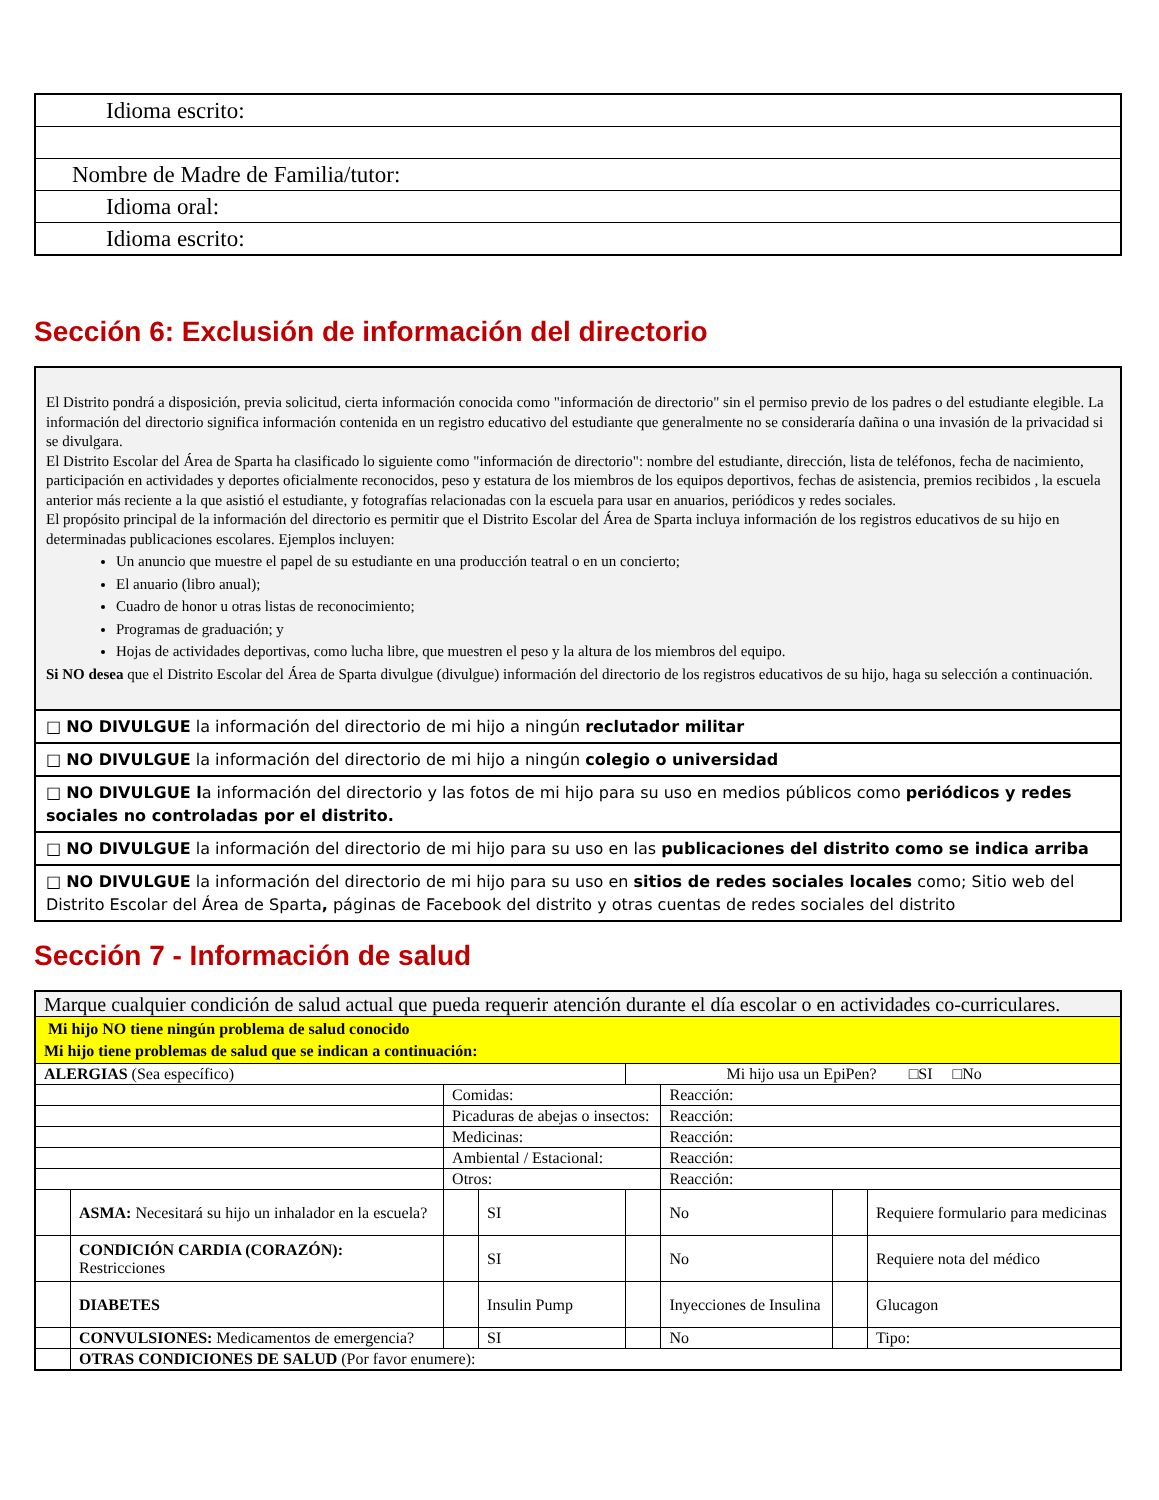| Idioma escrito: |
| Nombre de Madre de Familia/tutor: |
| Idioma oral: |
| Idioma escrito: |
Sección 6: Exclusión de información del directorio
El Distrito pondrá a disposición, previa solicitud, cierta información conocida como "información de directorio" sin el permiso previo de los padres o del estudiante elegible. La información del directorio significa información contenida en un registro educativo del estudiante que generalmente no se consideraría dañina o una invasión de la privacidad si se divulgara.
El Distrito Escolar del Área de Sparta ha clasificado lo siguiente como "información de directorio": nombre del estudiante, dirección, lista de teléfonos, fecha de nacimiento, participación en actividades y deportes oficialmente reconocidos, peso y estatura de los miembros de los equipos deportivos, fechas de asistencia, premios recibidos , la escuela anterior más reciente a la que asistió el estudiante, y fotografías relacionadas con la escuela para usar en anuarios, periódicos y redes sociales.
El propósito principal de la información del directorio es permitir que el Distrito Escolar del Área de Sparta incluya información de los registros educativos de su hijo en determinadas publicaciones escolares. Ejemplos incluyen:
Un anuncio que muestre el papel de su estudiante en una producción teatral o en un concierto;
El anuario (libro anual);
Cuadro de honor u otras listas de reconocimiento;
Programas de graduación; y
Hojas de actividades deportivas, como lucha libre, que muestren el peso y la altura de los miembros del equipo.
Si NO desea que el Distrito Escolar del Área de Sparta divulgue (divulgue) información del directorio de los registros educativos de su hijo, haga su selección a continuación.
□ NO DIVULGUE la información del directorio de mi hijo a ningún reclutador militar
□ NO DIVULGUE la información del directorio de mi hijo a ningún colegio o universidad
□ NO DIVULGUE la información del directorio y las fotos de mi hijo para su uso en medios públicos como periódicos y redes sociales no controladas por el distrito.
□ NO DIVULGUE la información del directorio de mi hijo para su uso en las publicaciones del distrito como se indica arriba
□ NO DIVULGUE la información del directorio de mi hijo para su uso en sitios de redes sociales locales como; Sitio web del Distrito Escolar del Área de Sparta, páginas de Facebook del distrito y otras cuentas de redes sociales del distrito
Sección 7 - Información de salud
| Marque cualquier condición de salud actual que pueda requerir atención durante el día escolar o en actividades co-curriculares. | | | | | | | |
| Mi hijo NO tiene ningún problema de salud conocido Mi hijo tiene problemas de salud que se indican a continuación: | | | | | | | |
| ALERGIAS (Sea específico) | | | | Mi hijo usa un EpiPen? □SI □No | | | |
| | | Comidas: | | | Reacción: | | |
| | | Picaduras de abejas o insectos: | | | Reacción: | | |
| | | Medicinas: | | | Reacción: | | |
| | | Ambiental / Estacional: | | | Reacción: | | |
| | | Otros: | | | Reacción: | | |
| | ASMA: Necesitará su hijo un inhalador en la escuela? | | SI | | No | | Requiere formulario para medicinas |
| | CONDICIÓN CARDIA (CORAZÓN): Restricciones | | SI | | No | | Requiere nota del médico |
| | DIABETES | | Insulin Pump | | Inyecciones de Insulina | | Glucagon |
| | CONVULSIONES: Medicamentos de emergencia? | | SI | | No | | Tipo: |
| | OTRAS CONDICIONES DE SALUD (Por favor enumere): | | | | | | |